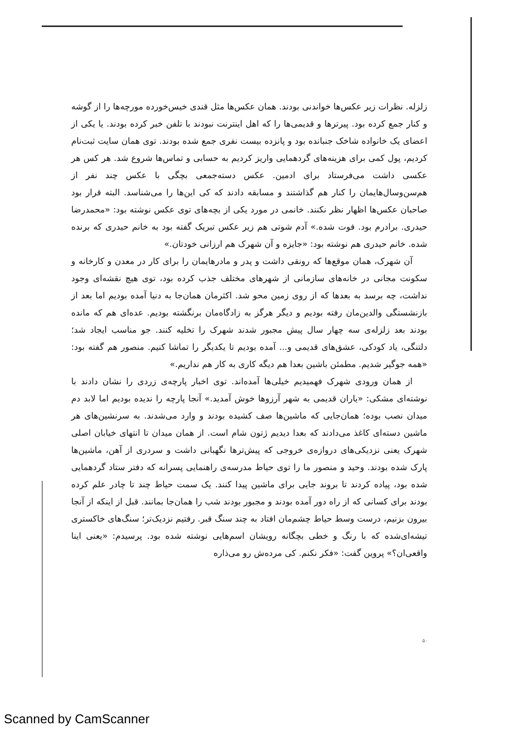زلزله. نظرات زیر عکس‌ها خواندنی بودند. همان عکس‌ها مثل قندی خیس‌خورده مورچه‌ها را از گوشه و کنار جمع کرده بود. پیرترها و قدیمی‌ها را که اهل اینترنت نبودند با تلفن خبر کرده بودند. یا یکی از اعضای یک خانواده شاخک جنبانده بود و پانزده بیست نفری جمع شده بودند. توی همان سایت ثبت‌نام کردیم، پول کمی برای هزینه‌های گردهمایی واریز کردیم به حسابی و تماس‌ها شروع شد. هر کس هر عکسی داشت می‌فرستاد برای ادمین. عکس دسته‌جمعی بچگی با عکس چند نفر از هم‌سن‌وسال‌هایمان را کنار هم گذاشتند و مسابقه دادند که کی این‌ها را می‌شناسد. البته قرار بود صاحبان عکس‌ها اظهار نظر نکنند. خانمی در مورد یکی از بچه‌های توی عکس نوشته بود: «محمدرضا حیدری. برادرم بود. فوت شده.» آدم شوتی هم زیر عکس تبریک گفته بود به خانم حیدری که برنده شده. خانم حیدری هم نوشته بود: «جایزه و آن شهرک هم ارزانی خودتان.»
آن شهرک، همان موقع‌ها که رونقی داشت و پدر و مادرهایمان را برای کار در معدن و کارخانه و سکونت مجانی در خانه‌های سازمانی از شهرهای مختلف جذب کرده بود، توی هیچ نقشه‌ای وجود نداشت، چه برسد به بعدها که از روی زمین محو شد. اکثرمان همان‌جا به دنیا آمده بودیم اما بعد از بازنشستگی والدین‌مان رفته بودیم و دیگر هرگز به زادگاه‌مان برنگشته بودیم. عده‌ای هم که مانده بودند بعد زلزله‌ی سه چهار سال پیش مجبور شدند شهرک را تخلیه کنند. جو مناسب ایجاد شد؛ دلتنگی، یاد کودکی، عشق‌های قدیمی و... آمده بودیم تا یکدیگر را تماشا کنیم. منصور هم گفته بود: «همه جوگیر شدیم. مطمئن باشین بعدا هم دیگه کاری به کار هم نداریم.»
از همان ورودی شهرک فهمیدیم خیلی‌ها آمده‌اند. توی اخبار پارچه‌ی زردی را نشان دادند با نوشته‌ای مشکی: «یاران قدیمی به شهر آرزوها خوش آمدید.» آنجا پارچه را ندیده بودیم اما لابد دم میدان نصب بوده؛ همان‌جایی که ماشین‌ها صف کشیده بودند و وارد می‌شدند. به سرنشین‌های هر ماشین دسته‌ای کاغذ می‌دادند که بعدا دیدیم ژتون شام است. از همان میدان تا انتهای خیابان اصلی شهرک یعنی نزدیکی‌های دروازه‌ی خروجی که پیش‌ترها نگهبانی داشت و سردری از آهن، ماشین‌ها پارک شده بودند. وحید و منصور ما را توی حیاط مدرسه‌ی راهنمایی پسرانه که دفتر ستاد گردهمایی شده بود، پیاده کردند تا بروند جایی برای ماشین پیدا کنند. یک سمت حیاط چند تا چادر علم کرده بودند برای کسانی که از راه دور آمده بودند و مجبور بودند شب را همان‌جا بمانند. قبل از اینکه از آنجا بیرون بزنیم، درست وسط حیاط چشم‌مان افتاد به چند سنگ قبر. رفتیم نزدیک‌تر؛ سنگ‌های خاکستری تیشه‌ای‌شده که با رنگ و خطی بچگانه رویشان اسم‌هایی نوشته شده بود. پرسیدم: «یعنی اینا واقعی‌ان؟» پروین گفت: «فکر نکنم. کی مرده‌ش رو می‌ذاره
۵۰
Scanned by CamScanner